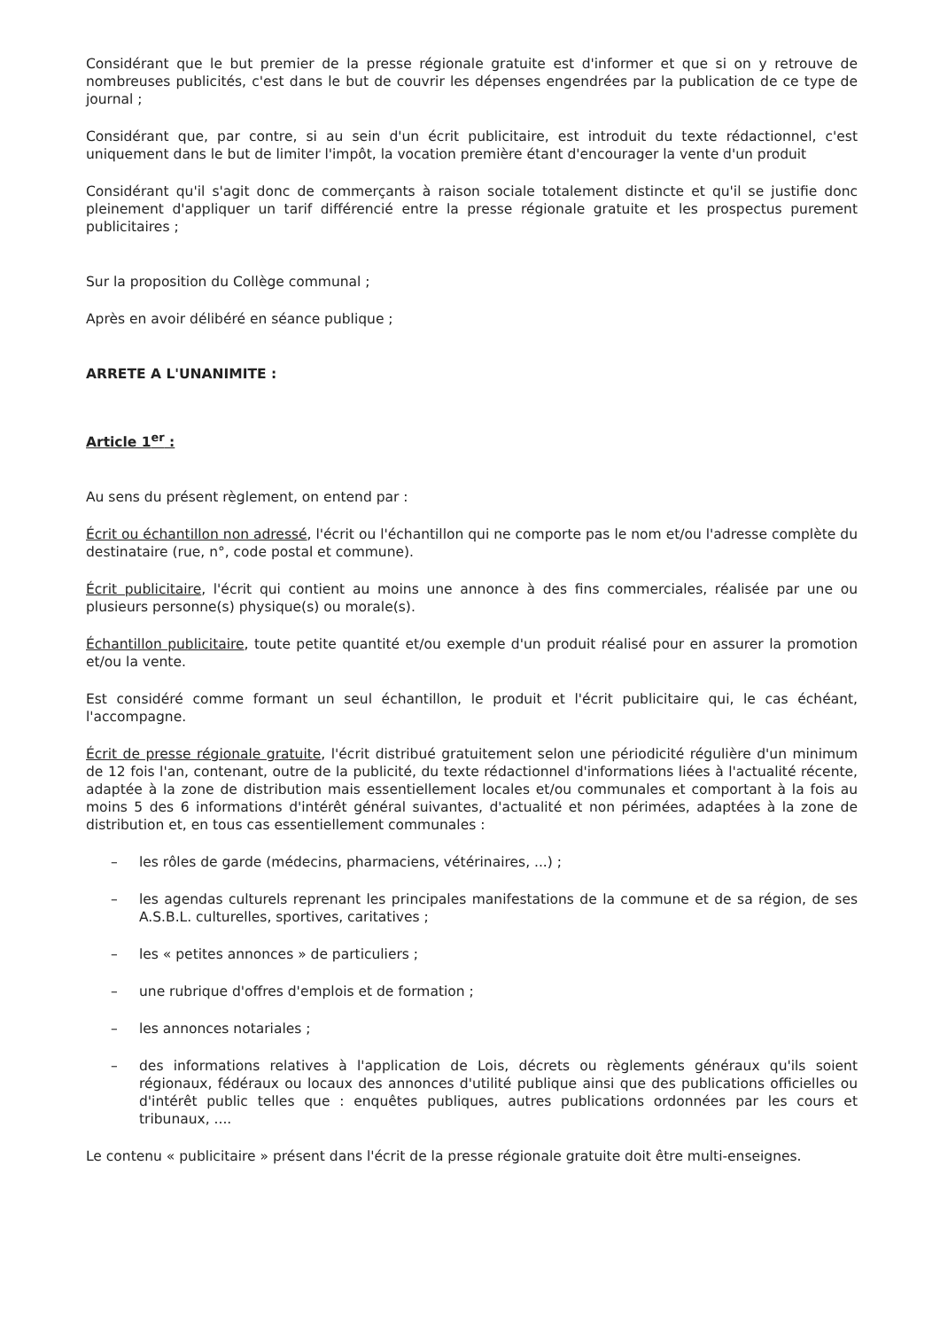Considérant que le but premier de la presse régionale gratuite est d'informer et que si on y retrouve de nombreuses publicités, c'est dans le but de couvrir les dépenses engendrées par la publication de ce type de journal ;
Considérant que, par contre, si au sein d'un écrit publicitaire, est introduit du texte rédactionnel, c'est uniquement dans le but de limiter l'impôt, la vocation première étant d'encourager la vente d'un produit
Considérant qu'il s'agit donc de commerçants à raison sociale totalement distincte et qu'il se justifie donc pleinement d'appliquer un tarif différencié entre la presse régionale gratuite et les prospectus purement publicitaires ;
Sur la proposition du Collège communal ;
Après en avoir délibéré en séance publique ;
ARRETE A L'UNANIMITE :
Article 1<sup>er</sup> :
Au sens du présent règlement, on entend par :
Écrit ou échantillon non adressé, l'écrit ou l'échantillon qui ne comporte pas le nom et/ou l'adresse complète du destinataire (rue, n°, code postal et commune).
Écrit publicitaire, l'écrit qui contient au moins une annonce à des fins commerciales, réalisée par une ou plusieurs personne(s) physique(s) ou morale(s).
Échantillon publicitaire, toute petite quantité et/ou exemple d'un produit réalisé pour en assurer la promotion et/ou la vente.
Est considéré comme formant un seul échantillon, le produit et l'écrit publicitaire qui, le cas échéant, l'accompagne.
Écrit de presse régionale gratuite, l'écrit distribué gratuitement selon une périodicité régulière d'un minimum de 12 fois l'an, contenant, outre de la publicité, du texte rédactionnel d'informations liées à l'actualité récente, adaptée à la zone de distribution mais essentiellement locales et/ou communales et comportant à la fois au moins 5 des 6 informations d'intérêt général suivantes, d'actualité et non périmées, adaptées à la zone de distribution et, en tous cas essentiellement communales :
– les rôles de garde (médecins, pharmaciens, vétérinaires, ...) ;
– les agendas culturels reprenant les principales manifestations de la commune et de sa région, de ses A.S.B.L. culturelles, sportives, caritatives ;
– les « petites annonces » de particuliers ;
– une rubrique d'offres d'emplois et de formation ;
– les annonces notariales ;
– des informations relatives à l'application de Lois, décrets ou règlements généraux qu'ils soient régionaux, fédéraux ou locaux des annonces d'utilité publique ainsi que des publications officielles ou d'intérêt public telles que : enquêtes publiques, autres publications ordonnées par les cours et tribunaux, ....
Le contenu « publicitaire » présent dans l'écrit de la presse régionale gratuite doit être multi-enseignes.